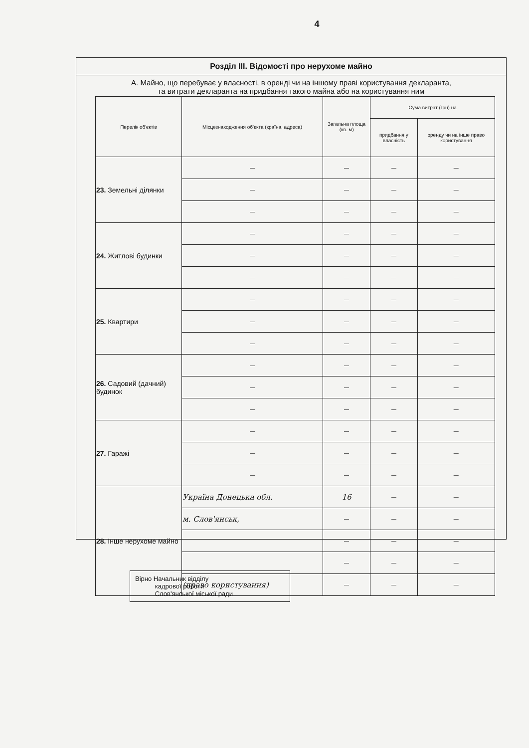4
Розділ III. Відомості про нерухоме майно
А. Майно, що перебуває у власності, в оренді чи на іншому праві користування декларанта,
та витрати декларанта на придбання такого майна або на користування ним
| Перелік об'єктів | Місцезнаходження об'єкта (країна, адреса) | Загальна площа (кв. м) | Сума витрат (грн) на | |
| --- | --- | --- | --- | --- |
| | | | придбання у власність | оренду чи на інше право користування |
| 23. Земельні ділянки | — | — | — | — |
| | — | — | — | — |
| | — | — | — | — |
| 24. Житлові будинки | — | — | — | — |
| | — | — | — | — |
| | — | — | — | — |
| 25. Квартири | — | — | — | — |
| | — | — | — | — |
| | — | — | — | — |
| 26. Садовий (дачний) будинок | — | — | — | — |
| | — | — | — | — |
| | — | — | — | — |
| 27. Гаражі | — | — | — | — |
| | — | — | — | — |
| | — | — | — | — |
| 28. Інше нерухоме майно | Україна Донецька обл. | 16 | — | — |
| | м. Слов'янськ, | — | — | — |
| | | — | — | — |
| | | — | — | — |
| | (право користування) | — | — | — |
Вірно Начальник відділу
кадрової роботи
Слов'янської міської ради